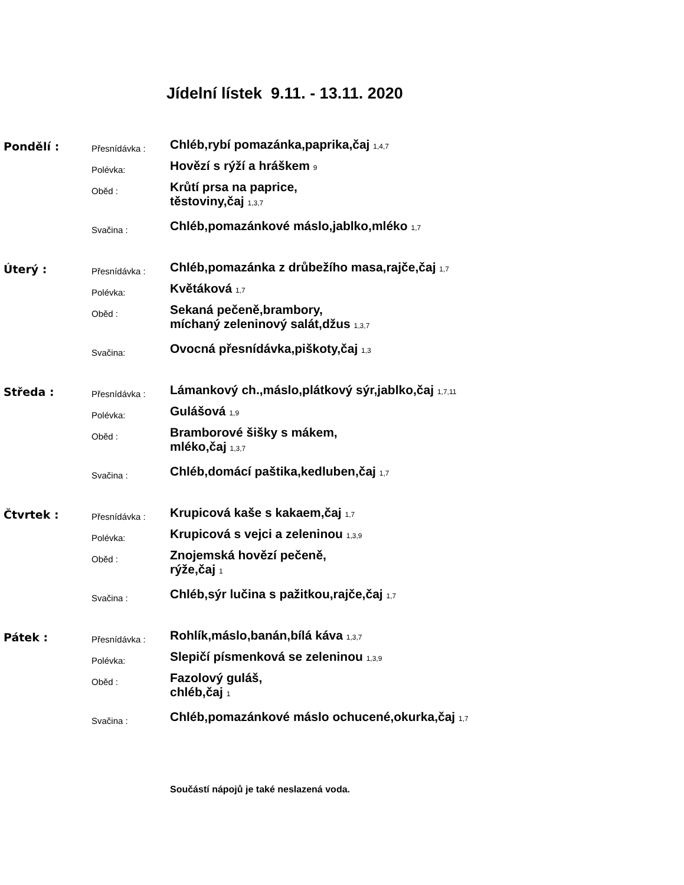Jídelní lístek 9.11. - 13.11. 2020
| Pondělí : | Přesnídávka : | Chléb,rybí pomazánka,paprika,čaj 1,4,7 |
| | Polévka: | Hovězí s rýží a hráškem 9 |
| | Oběd : | Krůtí prsa na paprice, těstoviny,čaj 1,3,7 |
| | Svačina : | Chléb,pomazánkové máslo,jablko,mléko 1,7 |
| Úterý : | Přesnídávka : | Chléb,pomazánka z drůbežího masa,rajče,čaj 1,7 |
| | Polévka: | Květáková 1,7 |
| | Oběd : | Sekaná pečeně,brambory, míchaný zeleninový salát,džus 1,3,7 |
| | Svačina: | Ovocná přesnídávka,piškoty,čaj 1,3 |
| Středa : | Přesnídávka : | Lámankový ch.,máslo,plátkový sýr,jablko,čaj 1,7,11 |
| | Polévka: | Gulášová 1,9 |
| | Oběd : | Bramborové šišky s mákem, mléko,čaj 1,3,7 |
| | Svačina : | Chléb,domácí paštika,kedluben,čaj 1,7 |
| Čtvrtek : | Přesnídávka : | Krupicová kaše s kakaem,čaj 1,7 |
| | Polévka: | Krupicová s vejci a zeleninou 1,3,9 |
| | Oběd : | Znojemská hovězí pečeně, rýže,čaj 1 |
| | Svačina : | Chléb,sýr lučina s pažitkou,rajče,čaj 1,7 |
| Pátek : | Přesnídávka : | Rohlík,máslo,banán,bílá káva 1,3,7 |
| | Polévka: | Slepičí písmenková se zeleninou 1,3,9 |
| | Oběd : | Fazolový guláš, chléb,čaj 1 |
| | Svačina : | Chléb,pomazánkové máslo ochucené,okurka,čaj 1,7 |
Součástí nápojů je také neslazená voda.